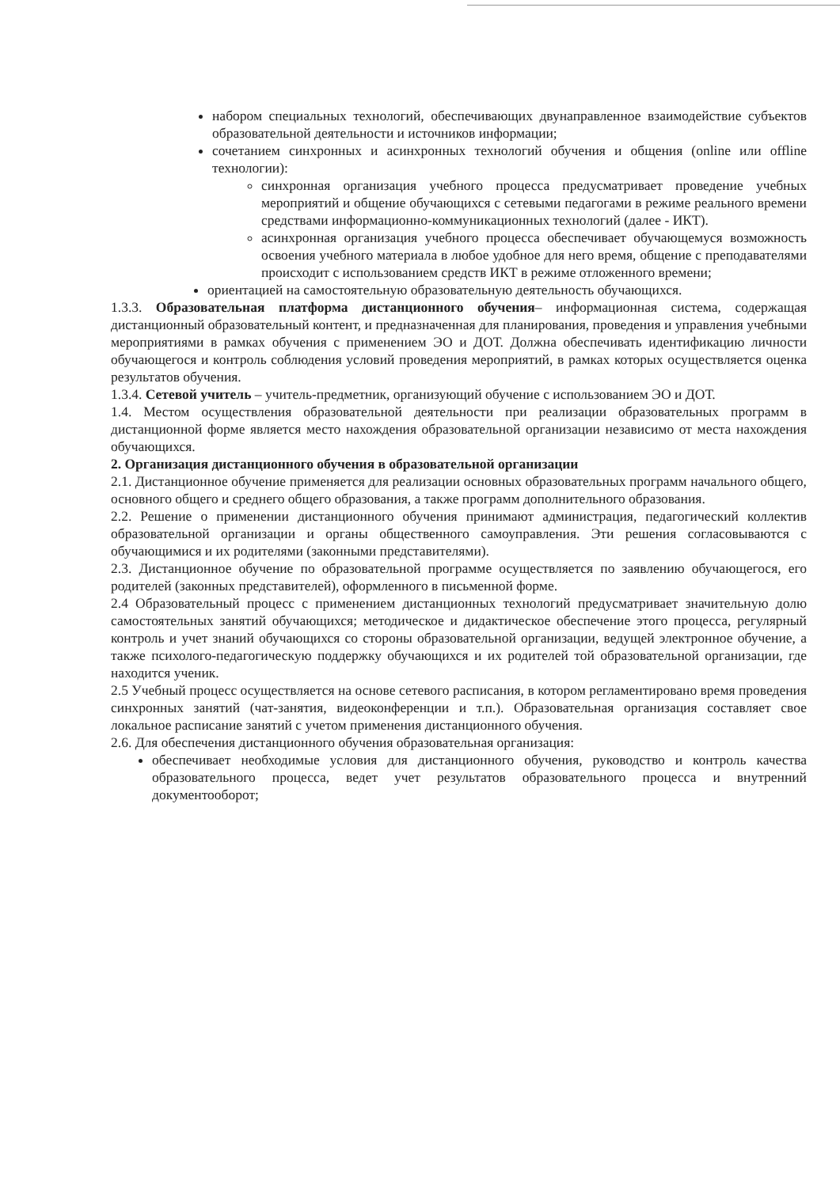набором специальных технологий, обеспечивающих двунаправленное взаимодействие субъектов образовательной деятельности и источников информации;
сочетанием синхронных и асинхронных технологий обучения и общения (online или offline технологии):
синхронная организация учебного процесса предусматривает проведение учебных мероприятий и общение обучающихся с сетевыми педагогами в режиме реального времени средствами информационно-коммуникационных технологий (далее - ИКТ).
асинхронная организация учебного процесса обеспечивает обучающемуся возможность освоения учебного материала в любое удобное для него время, общение с преподавателями происходит с использованием средств ИКТ в режиме отложенного времени;
ориентацией на самостоятельную образовательную деятельность обучающихся.
1.3.3. Образовательная платформа дистанционного обучения– информационная система, содержащая дистанционный образовательный контент, и предназначенная для планирования, проведения и управления учебными мероприятиями в рамках обучения с применением ЭО и ДОТ. Должна обеспечивать идентификацию личности обучающегося и контроль соблюдения условий проведения мероприятий, в рамках которых осуществляется оценка результатов обучения.
1.3.4. Сетевой учитель – учитель-предметник, организующий обучение с использованием ЭО и ДОТ.
1.4. Местом осуществления образовательной деятельности при реализации образовательных программ в дистанционной форме является место нахождения образовательной организации независимо от места нахождения обучающихся.
2. Организация дистанционного обучения в образовательной организации
2.1. Дистанционное обучение применяется для реализации основных образовательных программ начального общего, основного общего и среднего общего образования, а также программ дополнительного образования.
2.2. Решение о применении дистанционного обучения принимают администрация, педагогический коллектив образовательной организации и органы общественного самоуправления. Эти решения согласовываются с обучающимися и их родителями (законными представителями).
2.3. Дистанционное обучение по образовательной программе осуществляется по заявлению обучающегося, его родителей (законных представителей), оформленного в письменной форме.
2.4 Образовательный процесс с применением дистанционных технологий предусматривает значительную долю самостоятельных занятий обучающихся; методическое и дидактическое обеспечение этого процесса, регулярный контроль и учет знаний обучающихся со стороны образовательной организации, ведущей электронное обучение, а также психолого-педагогическую поддержку обучающихся и их родителей той образовательной организации, где находится ученик.
2.5 Учебный процесс осуществляется на основе сетевого расписания, в котором регламентировано время проведения синхронных занятий (чат-занятия, видеоконференции и т.п.). Образовательная организация составляет свое локальное расписание занятий с учетом применения дистанционного обучения.
2.6. Для обеспечения дистанционного обучения образовательная организация:
обеспечивает необходимые условия для дистанционного обучения, руководство и контроль качества образовательного процесса, ведет учет результатов образовательного процесса и внутренний документооборот;